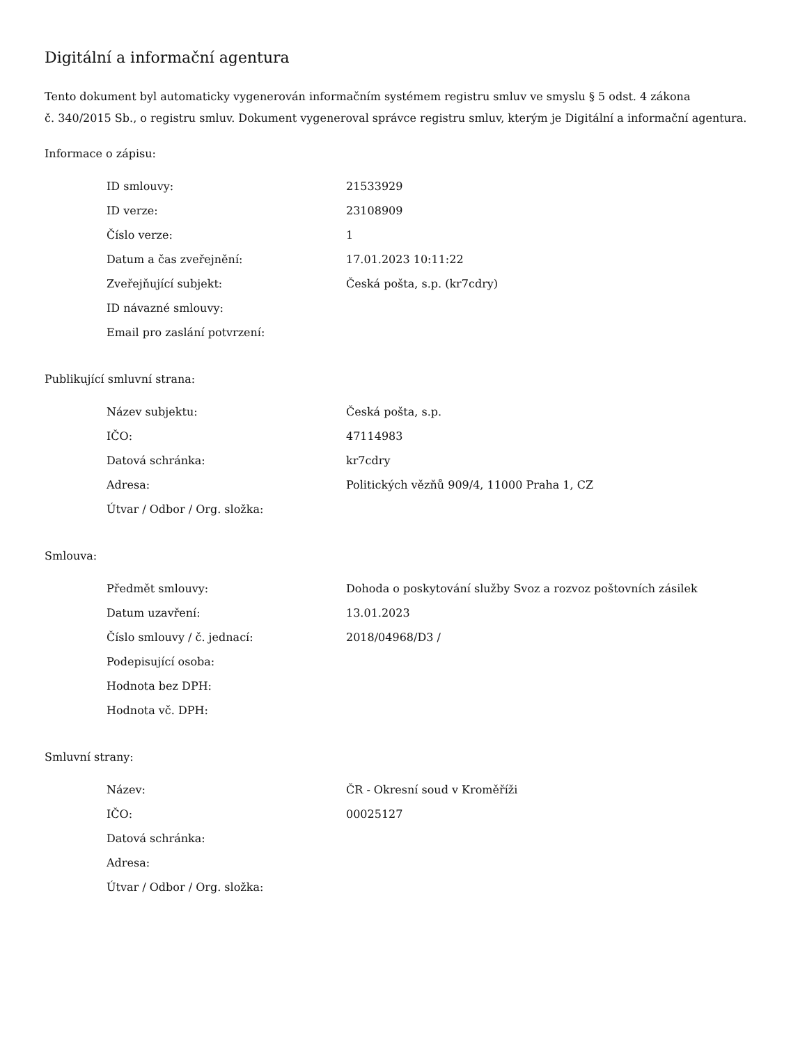Digitální a informační agentura
Tento dokument byl automaticky vygenerován informačním systémem registru smluv ve smyslu § 5 odst. 4 zákona
č. 340/2015 Sb., o registru smluv. Dokument vygeneroval správce registru smluv, kterým je Digitální a informační agentura.
Informace o zápisu:
| ID smlouvy: | 21533929 |
| ID verze: | 23108909 |
| Číslo verze: | 1 |
| Datum a čas zveřejnění: | 17.01.2023 10:11:22 |
| Zveřejňující subjekt: | Česká pošta, s.p. (kr7cdry) |
| ID návazné smlouvy: | |
| Email pro zaslání potvrzení: | |
Publikující smluvní strana:
| Název subjektu: | Česká pošta, s.p. |
| IČO: | 47114983 |
| Datová schránka: | kr7cdry |
| Adresa: | Politických vězňů 909/4, 11000 Praha 1, CZ |
| Útvar / Odbor / Org. složka: | |
Smlouva:
| Předmět smlouvy: | Dohoda o poskytování služby Svoz a rozvoz poštovních zásilek |
| Datum uzavření: | 13.01.2023 |
| Číslo smlouvy / č. jednací: | 2018/04968/D3 / |
| Podepisující osoba: | |
| Hodnota bez DPH: | |
| Hodnota vč. DPH: | |
Smluvní strany:
| Název: | ČR - Okresní soud v Kroměříži |
| IČO: | 00025127 |
| Datová schránka: | |
| Adresa: | |
| Útvar / Odbor / Org. složka: | |